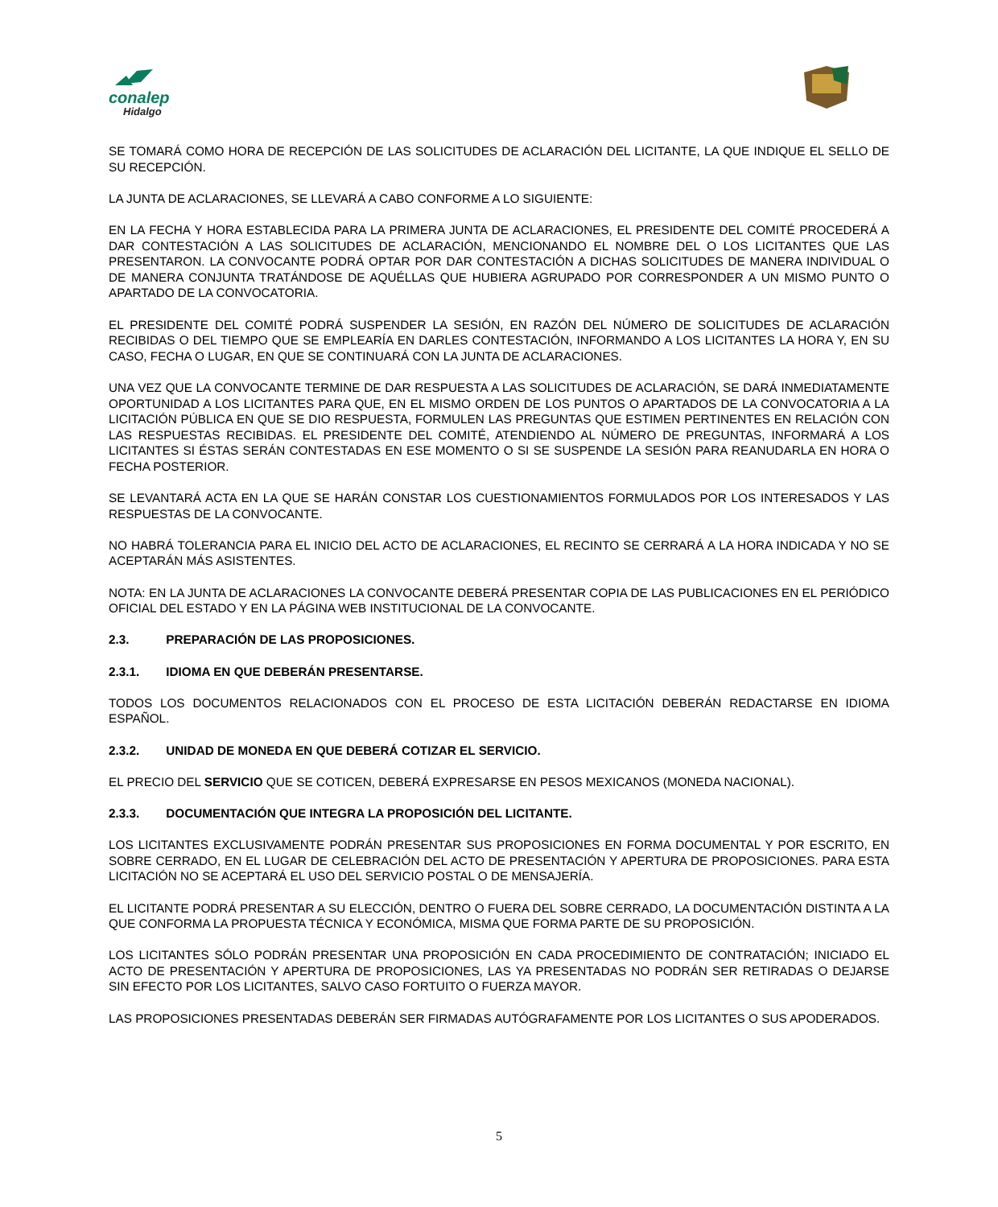conalep
Hidalgo
SE TOMARÁ COMO HORA DE RECEPCIÓN DE LAS SOLICITUDES DE ACLARACIÓN DEL LICITANTE, LA QUE INDIQUE EL SELLO DE SU RECEPCIÓN.
LA JUNTA DE ACLARACIONES, SE LLEVARÁ A CABO CONFORME A LO SIGUIENTE:
EN LA FECHA Y HORA ESTABLECIDA PARA LA PRIMERA JUNTA DE ACLARACIONES, EL PRESIDENTE DEL COMITÉ PROCEDERÁ A DAR CONTESTACIÓN A LAS SOLICITUDES DE ACLARACIÓN, MENCIONANDO EL NOMBRE DEL O LOS LICITANTES QUE LAS PRESENTARON. LA CONVOCANTE PODRÁ OPTAR POR DAR CONTESTACIÓN A DICHAS SOLICITUDES DE MANERA INDIVIDUAL O DE MANERA CONJUNTA TRATÁNDOSE DE AQUÉLLAS QUE HUBIERA AGRUPADO POR CORRESPONDER A UN MISMO PUNTO O APARTADO DE LA CONVOCATORIA.
EL PRESIDENTE DEL COMITÉ PODRÁ SUSPENDER LA SESIÓN, EN RAZÓN DEL NÚMERO DE SOLICITUDES DE ACLARACIÓN RECIBIDAS O DEL TIEMPO QUE SE EMPLEARÍA EN DARLES CONTESTACIÓN, INFORMANDO A LOS LICITANTES LA HORA Y, EN SU CASO, FECHA O LUGAR, EN QUE SE CONTINUARÁ CON LA JUNTA DE ACLARACIONES.
UNA VEZ QUE LA CONVOCANTE TERMINE DE DAR RESPUESTA A LAS SOLICITUDES DE ACLARACIÓN, SE DARÁ INMEDIATAMENTE OPORTUNIDAD A LOS LICITANTES PARA QUE, EN EL MISMO ORDEN DE LOS PUNTOS O APARTADOS DE LA CONVOCATORIA A LA LICITACIÓN PÚBLICA EN QUE SE DIO RESPUESTA, FORMULEN LAS PREGUNTAS QUE ESTIMEN PERTINENTES EN RELACIÓN CON LAS RESPUESTAS RECIBIDAS. EL PRESIDENTE DEL COMITÉ, ATENDIENDO AL NÚMERO DE PREGUNTAS, INFORMARÁ A LOS LICITANTES SI ÉSTAS SERÁN CONTESTADAS EN ESE MOMENTO O SI SE SUSPENDE LA SESIÓN PARA REANUDARLA EN HORA O FECHA POSTERIOR.
SE LEVANTARÁ ACTA EN LA QUE SE HARÁN CONSTAR LOS CUESTIONAMIENTOS FORMULADOS POR LOS INTERESADOS Y LAS RESPUESTAS DE LA CONVOCANTE.
NO HABRÁ TOLERANCIA PARA EL INICIO DEL ACTO DE ACLARACIONES, EL RECINTO SE CERRARÁ A LA HORA INDICADA Y NO SE ACEPTARÁN MÁS ASISTENTES.
NOTA: EN LA JUNTA DE ACLARACIONES LA CONVOCANTE DEBERÁ PRESENTAR COPIA DE LAS PUBLICACIONES EN EL PERIÓDICO OFICIAL DEL ESTADO Y EN LA PÁGINA WEB INSTITUCIONAL DE LA CONVOCANTE.
2.3. PREPARACIÓN DE LAS PROPOSICIONES.
2.3.1. IDIOMA EN QUE DEBERÁN PRESENTARSE.
TODOS LOS DOCUMENTOS RELACIONADOS CON EL PROCESO DE ESTA LICITACIÓN DEBERÁN REDACTARSE EN IDIOMA ESPAÑOL.
2.3.2. UNIDAD DE MONEDA EN QUE DEBERÁ COTIZAR EL SERVICIO.
EL PRECIO DEL SERVICIO QUE SE COTICEN, DEBERÁ EXPRESARSE EN PESOS MEXICANOS (MONEDA NACIONAL).
2.3.3. DOCUMENTACIÓN QUE INTEGRA LA PROPOSICIÓN DEL LICITANTE.
LOS LICITANTES EXCLUSIVAMENTE PODRÁN PRESENTAR SUS PROPOSICIONES EN FORMA DOCUMENTAL Y POR ESCRITO, EN SOBRE CERRADO, EN EL LUGAR DE CELEBRACIÓN DEL ACTO DE PRESENTACIÓN Y APERTURA DE PROPOSICIONES. PARA ESTA LICITACIÓN NO SE ACEPTARÁ EL USO DEL SERVICIO POSTAL O DE MENSAJERÍA.
EL LICITANTE PODRÁ PRESENTAR A SU ELECCIÓN, DENTRO O FUERA DEL SOBRE CERRADO, LA DOCUMENTACIÓN DISTINTA A LA QUE CONFORMA LA PROPUESTA TÉCNICA Y ECONÓMICA, MISMA QUE FORMA PARTE DE SU PROPOSICIÓN.
LOS LICITANTES SÓLO PODRÁN PRESENTAR UNA PROPOSICIÓN EN CADA PROCEDIMIENTO DE CONTRATACIÓN; INICIADO EL ACTO DE PRESENTACIÓN Y APERTURA DE PROPOSICIONES, LAS YA PRESENTADAS NO PODRÁN SER RETIRADAS O DEJARSE SIN EFECTO POR LOS LICITANTES, SALVO CASO FORTUITO O FUERZA MAYOR.
LAS PROPOSICIONES PRESENTADAS DEBERÁN SER FIRMADAS AUTÓGRAFAMENTE POR LOS LICITANTES O SUS APODERADOS.
5